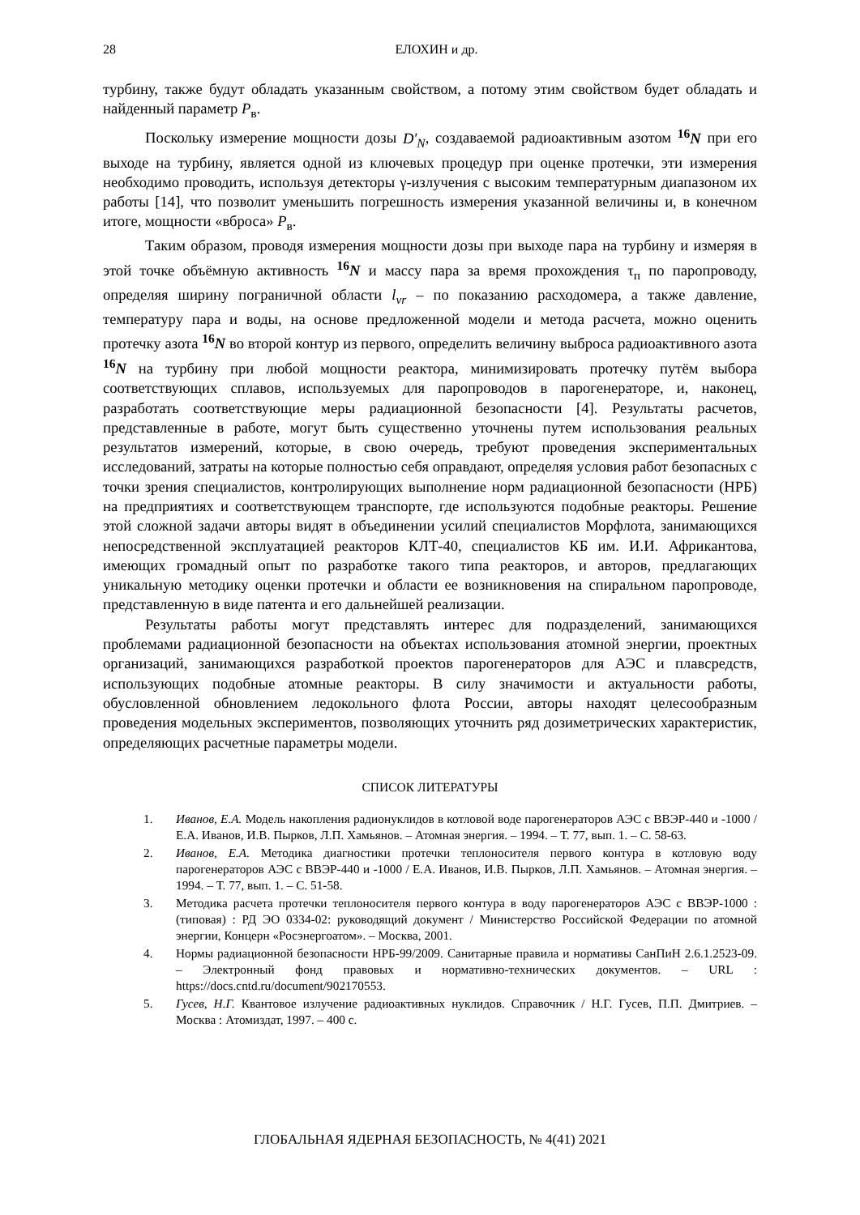28 ЕЛОХИН и др.
турбину, также будут обладать указанным свойством, а потому этим свойством будет обладать и найденный параметр P<sub>в</sub>.
Поскольку измерение мощности дозы D'<sub>N</sub>, создаваемой радиоактивным азотом <sup>16</sup>N при его выходе на турбину, является одной из ключевых процедур при оценке протечки, эти измерения необходимо проводить, используя детекторы γ-излучения с высоким температурным диапазоном их работы [14], что позволит уменьшить погрешность измерения указанной величины и, в конечном итоге, мощности «вброса» P<sub>в</sub>.
Таким образом, проводя измерения мощности дозы при выходе пара на турбину и измеряя в этой точке объёмную активность <sup>16</sup>N и массу пара за время прохождения τ<sub>п</sub> по паропроводу, определяя ширину пограничной области l<sub>vr</sub> – по показанию расходомера, а также давление, температуру пара и воды, на основе предложенной модели и метода расчета, можно оценить протечку азота <sup>16</sup>N во второй контур из первого, определить величину выброса радиоактивного азота <sup>16</sup>N на турбину при любой мощности реактора, минимизировать протечку путём выбора соответствующих сплавов, используемых для паропроводов в парогенераторе, и, наконец, разработать соответствующие меры радиационной безопасности [4]. Результаты расчетов, представленные в работе, могут быть существенно уточнены путем использования реальных результатов измерений, которые, в свою очередь, требуют проведения экспериментальных исследований, затраты на которые полностью себя оправдают, определяя условия работ безопасных с точки зрения специалистов, контролирующих выполнение норм радиационной безопасности (НРБ) на предприятиях и соответствующем транспорте, где используются подобные реакторы. Решение этой сложной задачи авторы видят в объединении усилий специалистов Морфлота, занимающихся непосредственной эксплуатацией реакторов КЛТ-40, специалистов КБ им. И.И. Африкантова, имеющих громадный опыт по разработке такого типа реакторов, и авторов, предлагающих уникальную методику оценки протечки и области ее возникновения на спиральном паропроводе, представленную в виде патента и его дальнейшей реализации.
Результаты работы могут представлять интерес для подразделений, занимающихся проблемами радиационной безопасности на объектах использования атомной энергии, проектных организаций, занимающихся разработкой проектов парогенераторов для АЭС и плавсредств, использующих подобные атомные реакторы. В силу значимости и актуальности работы, обусловленной обновлением ледокольного флота России, авторы находят целесообразным проведения модельных экспериментов, позволяющих уточнить ряд дозиметрических характеристик, определяющих расчетные параметры модели.
СПИСОК ЛИТЕРАТУРЫ
1. Иванов, Е.А. Модель накопления радионуклидов в котловой воде парогенераторов АЭС с ВВЭР-440 и -1000 / Е.А. Иванов, И.В. Пырков, Л.П. Хамьянов. – Атомная энергия. – 1994. – Т. 77, вып. 1. – С. 58-63.
2. Иванов, Е.А. Методика диагностики протечки теплоносителя первого контура в котловую воду парогенераторов АЭС с ВВЭР-440 и -1000 / Е.А. Иванов, И.В. Пырков, Л.П. Хамьянов. – Атомная энергия. – 1994. – Т. 77, вып. 1. – С. 51-58.
3. Методика расчета протечки теплоносителя первого контура в воду парогенераторов АЭС с ВВЭР-1000 : (типовая) : РД ЭО 0334-02: руководящий документ / Министерство Российской Федерации по атомной энергии, Концерн «Росэнергоатом». – Москва, 2001.
4. Нормы радиационной безопасности НРБ-99/2009. Санитарные правила и нормативы СанПиН 2.6.1.2523-09. – Электронный фонд правовых и нормативно-технических документов. – URL : https://docs.cntd.ru/document/902170553.
5. Гусев, Н.Г. Квантовое излучение радиоактивных нуклидов. Справочник / Н.Г. Гусев, П.П. Дмитриев. – Москва : Атомиздат, 1997. – 400 с.
ГЛОБАЛЬНАЯ ЯДЕРНАЯ БЕЗОПАСНОСТЬ, № 4(41) 2021